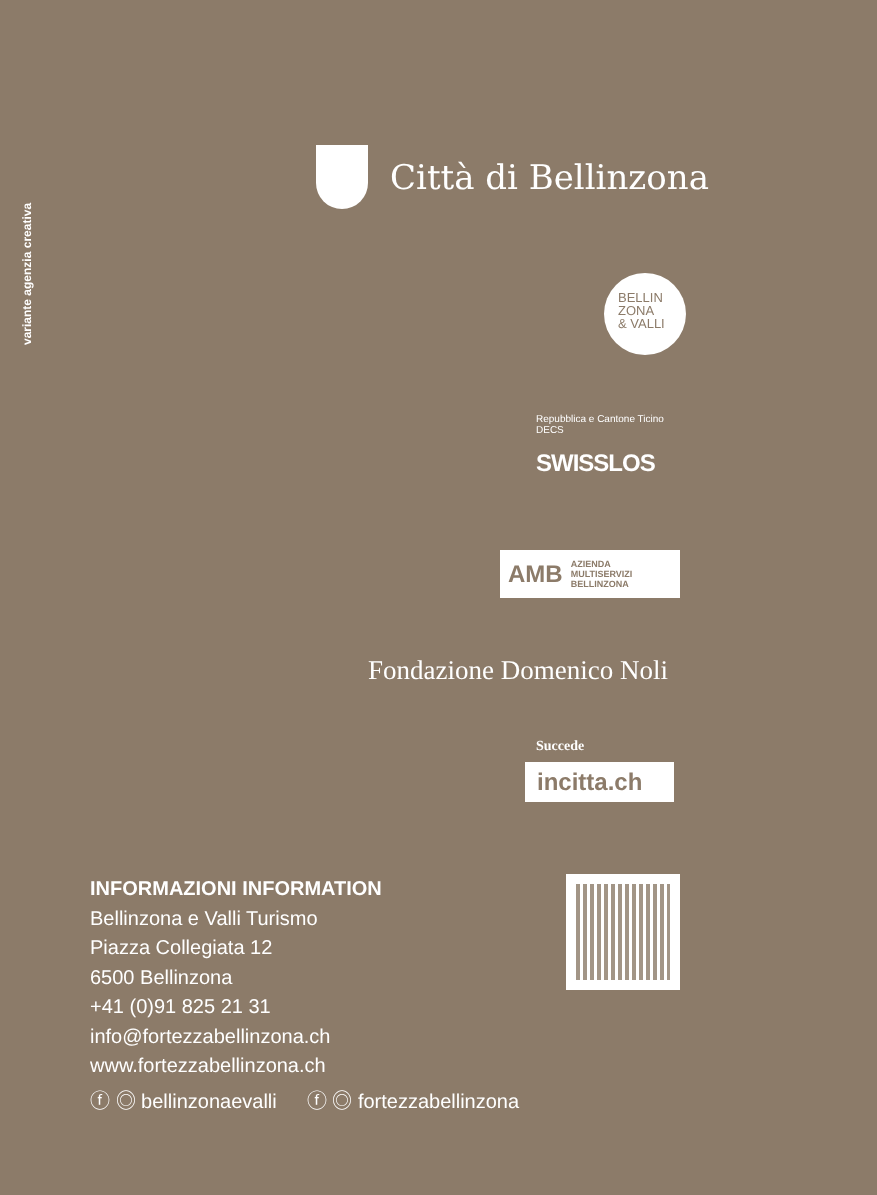variante agenzia creativa
Città di Bellinzona
BELLIN
ZONA
& VALLI
Repubblica e Cantone Ticino
DECS
SWISSLOS
AMB AZIENDA
MULTISERVIZI
BELLINZONA
Fondazione Domenico Noli
Succede
incitta.ch
INFORMAZIONI INFORMATION
Bellinzona e Valli Turismo
Piazza Collegiata 12
6500 Bellinzona
+41 (0)91 825 21 31
info@fortezzabellinzona.ch
www.fortezzabellinzona.ch
ⓕ ◎ bellinzonaevalli ⓕ ◎ fortezzabellinzona